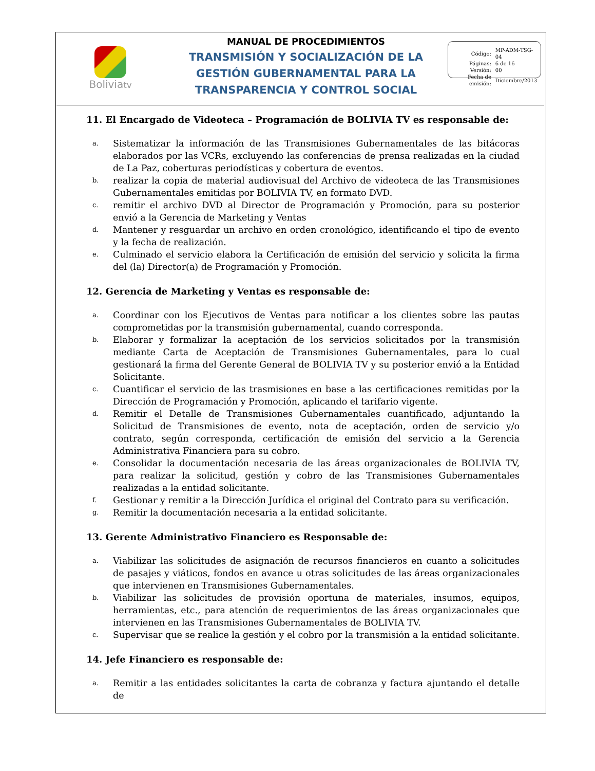Boliviatv
MANUAL DE PROCEDIMIENTOS
TRANSMISIÓN Y SOCIALIZACIÓN DE LA
GESTIÓN GUBERNAMENTAL PARA LA
TRANSPARENCIA Y CONTROL SOCIAL
| Código: | MP-ADM-TSG-04 |
| Páginas: | 6 de 16 |
| Versión: | 00 |
| Fecha de emisión: | Diciembre/2013 |
11. El Encargado de Videoteca – Programación de BOLIVIA TV es responsable de:
a. Sistematizar la información de las Transmisiones Gubernamentales de las bitácoras elaborados por las VCRs, excluyendo las conferencias de prensa realizadas en la ciudad de La Paz, coberturas periodísticas y cobertura de eventos.
b. realizar la copia de material audiovisual del Archivo de videoteca de las Transmisiones Gubernamentales emitidas por BOLIVIA TV, en formato DVD.
c. remitir el archivo DVD al Director de Programación y Promoción, para su posterior envió a la Gerencia de Marketing y Ventas
d. Mantener y resguardar un archivo en orden cronológico, identificando el tipo de evento y la fecha de realización.
e. Culminado el servicio elabora la Certificación de emisión del servicio y solicita la firma del (la) Director(a) de Programación y Promoción.
12. Gerencia de Marketing y Ventas es responsable de:
a. Coordinar con los Ejecutivos de Ventas para notificar a los clientes sobre las pautas comprometidas por la transmisión gubernamental, cuando corresponda.
b. Elaborar y formalizar la aceptación de los servicios solicitados por la transmisión mediante Carta de Aceptación de Transmisiones Gubernamentales, para lo cual gestionará la firma del Gerente General de BOLIVIA TV y su posterior envió a la Entidad Solicitante.
c. Cuantificar el servicio de las trasmisiones en base a las certificaciones remitidas por la Dirección de Programación y Promoción, aplicando el tarifario vigente.
d. Remitir el Detalle de Transmisiones Gubernamentales cuantificado, adjuntando la Solicitud de Transmisiones de evento, nota de aceptación, orden de servicio y/o contrato, según corresponda, certificación de emisión del servicio a la Gerencia Administrativa Financiera para su cobro.
e. Consolidar la documentación necesaria de las áreas organizacionales de BOLIVIA TV, para realizar la solicitud, gestión y cobro de las Transmisiones Gubernamentales realizadas a la entidad solicitante.
f. Gestionar y remitir a la Dirección Jurídica el original del Contrato para su verificación.
g. Remitir la documentación necesaria a la entidad solicitante.
13. Gerente Administrativo Financiero es Responsable de:
a. Viabilizar las solicitudes de asignación de recursos financieros en cuanto a solicitudes de pasajes y viáticos, fondos en avance u otras solicitudes de las áreas organizacionales que intervienen en Transmisiones Gubernamentales.
b. Viabilizar las solicitudes de provisión oportuna de materiales, insumos, equipos, herramientas, etc., para atención de requerimientos de las áreas organizacionales que intervienen en las Transmisiones Gubernamentales de BOLIVIA TV.
c. Supervisar que se realice la gestión y el cobro por la transmisión a la entidad solicitante.
14. Jefe Financiero es responsable de:
a. Remitir a las entidades solicitantes la carta de cobranza y factura ajuntando el detalle de